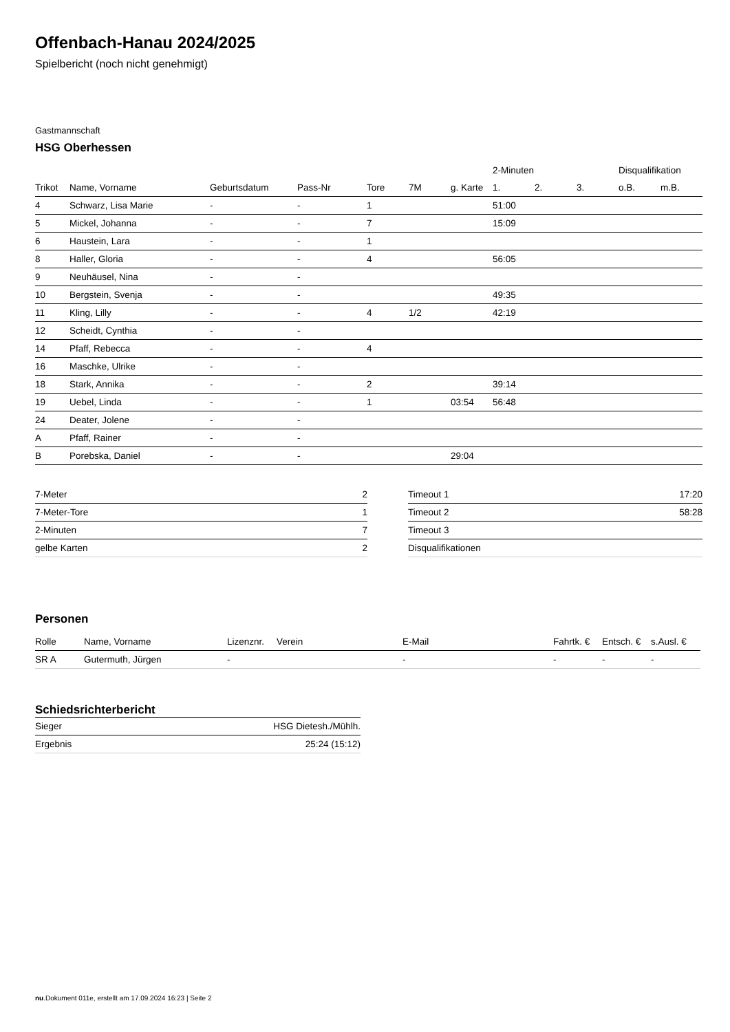Offenbach-Hanau 2024/2025
Spielbericht (noch nicht genehmigt)
Gastmannschaft
HSG Oberhessen
| | | | | | | | 2-Minuten | | | Disqualifikation | |
| --- | --- | --- | --- | --- | --- | --- | --- | --- | --- | --- | --- |
| Trikot | Name, Vorname | Geburtsdatum | Pass-Nr | Tore | 7M | g. Karte | 1. | 2. | 3. | o.B. | m.B. |
| 4 | Schwarz, Lisa Marie | - | - | 1 | | | 51:00 | | | | |
| 5 | Mickel, Johanna | - | - | 7 | | | 15:09 | | | | |
| 6 | Haustein, Lara | - | - | 1 | | | | | | | |
| 8 | Haller, Gloria | - | - | 4 | | | 56:05 | | | | |
| 9 | Neuhäusel, Nina | - | - | | | | | | | | |
| 10 | Bergstein, Svenja | - | - | | | | 49:35 | | | | |
| 11 | Kling, Lilly | - | - | 4 | 1/2 | | 42:19 | | | | |
| 12 | Scheidt, Cynthia | - | - | | | | | | | | |
| 14 | Pfaff, Rebecca | - | - | 4 | | | | | | | |
| 16 | Maschke, Ulrike | - | - | | | | | | | | |
| 18 | Stark, Annika | - | - | 2 | | | 39:14 | | | | |
| 19 | Uebel, Linda | - | - | 1 | | 03:54 | 56:48 | | | | |
| 24 | Deater, Jolene | - | - | | | | | | | | |
| A | Pfaff, Rainer | - | - | | | | | | | | |
| B | Porebska, Daniel | - | - | | | 29:04 | | | | | |
| 7-Meter | 2 |
| 7-Meter-Tore | 1 |
| 2-Minuten | 7 |
| gelbe Karten | 2 |
| Timeout 1 | 17:20 |
| Timeout 2 | 58:28 |
| Timeout 3 | |
| Disqualifikationen | |
Personen
| Rolle | Name, Vorname | Lizenznr. | Verein | E-Mail | Fahrtk. € | Entsch. € | s.Ausl. € |
| --- | --- | --- | --- | --- | --- | --- | --- |
| SR A | Gutermuth, Jürgen | - | | - | - | - | - |
Schiedsrichterbericht
| Sieger | HSG Dietesh./Mühlh. |
| Ergebnis | 25:24 (15:12) |
nu.Dokument 011e, erstellt am 17.09.2024 16:23 | Seite 2